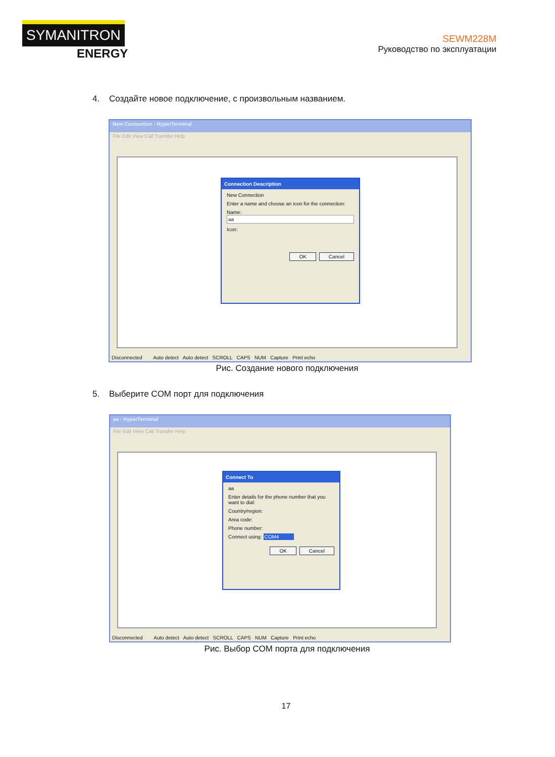SYMANITRON
ENERGY
SEWM228M
Руководство по эксплуатации
4. Создайте новое подключение, с произвольным названием.
New Connection - HyperTerminal
File Edit View Call Transfer Help
Connection Description
New Connection
Enter a name and choose an icon for the connection:
Name:
aa
Icon:
OK Cancel
Disconnected Auto detect Auto detect SCROLL CAPS NUM Capture Print echo
Рис. Создание нового подключения
5. Выберите COM порт для подключения
aa - HyperTerminal
File Edit View Call Transfer Help
Connect To
aa
Enter details for the phone number that you want to dial:
Country/region:
Area code:
Phone number:
Connect using: COM4
OK Cancel
Disconnected Auto detect Auto detect SCROLL CAPS NUM Capture Print echo
Рис. Выбор COM порта для подключения
17